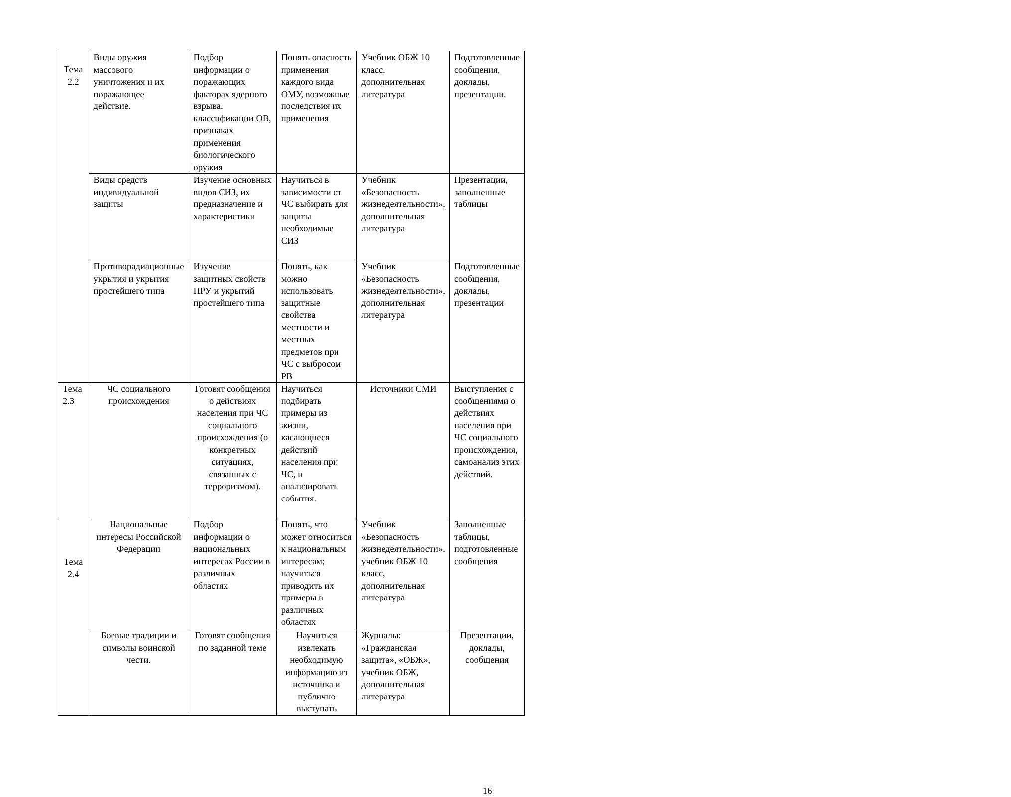| Тема 2.2 | Виды оружия массового уничтожения и их поражающее действие. | Подбор информации о поражающих факторах ядерного взрыва, классификации ОВ, признаках применения биологического оружия | Понять опасность применения каждого вида ОМУ, возможные последствия их применения | Учебник ОБЖ 10 класс, дополнительная литература | Подготовленные сообщения, доклады, презентации. |
| | Виды средств индивидуальной защиты | Изучение основных видов СИЗ, их предназначение и характеристики | Научиться в зависимости от ЧС выбирать для защиты необходимые СИЗ | Учебник «Безопасность жизнедеятельности», дополнительная литература | Презентации, заполненные таблицы |
| | Противорадиационные укрытия и укрытия простейшего типа | Изучение защитных свойств ПРУ и укрытий простейшего типа | Понять, как можно использовать защитные свойства местности и местных предметов при ЧС с выбросом РВ | Учебник «Безопасность жизнедеятельности», дополнительная литература | Подготовленные сообщения, доклады, презентации |
| Тема 2.3 | ЧС социального происхождения | Готовят сообщения о действиях населения при ЧС социального происхождения (о конкретных ситуациях, связанных с терроризмом). | Научиться подбирать примеры из жизни, касающиеся действий населения при ЧС, и анализировать события. | Источники СМИ | Выступления с сообщениями о действиях населения при ЧС социального происхождения, самоанализ этих действий. |
| Тема 2.4 | Национальные интересы Российской Федерации | Подбор информации о национальных интересах России в различных областях | Понять, что может относиться к национальным интересам; научиться приводить их примеры в различных областях | Учебник «Безопасность жизнедеятельности», учебник ОБЖ 10 класс, дополнительная литература | Заполненные таблицы, подготовленные сообщения |
| | Боевые традиции и символы воинской чести. | Готовят сообщения по заданной теме | Научиться извлекать необходимую информацию из источника и публично выступать | Журналы: «Гражданская защита», «ОБЖ», учебник ОБЖ, дополнительная литература | Презентации, доклады, сообщения |
16